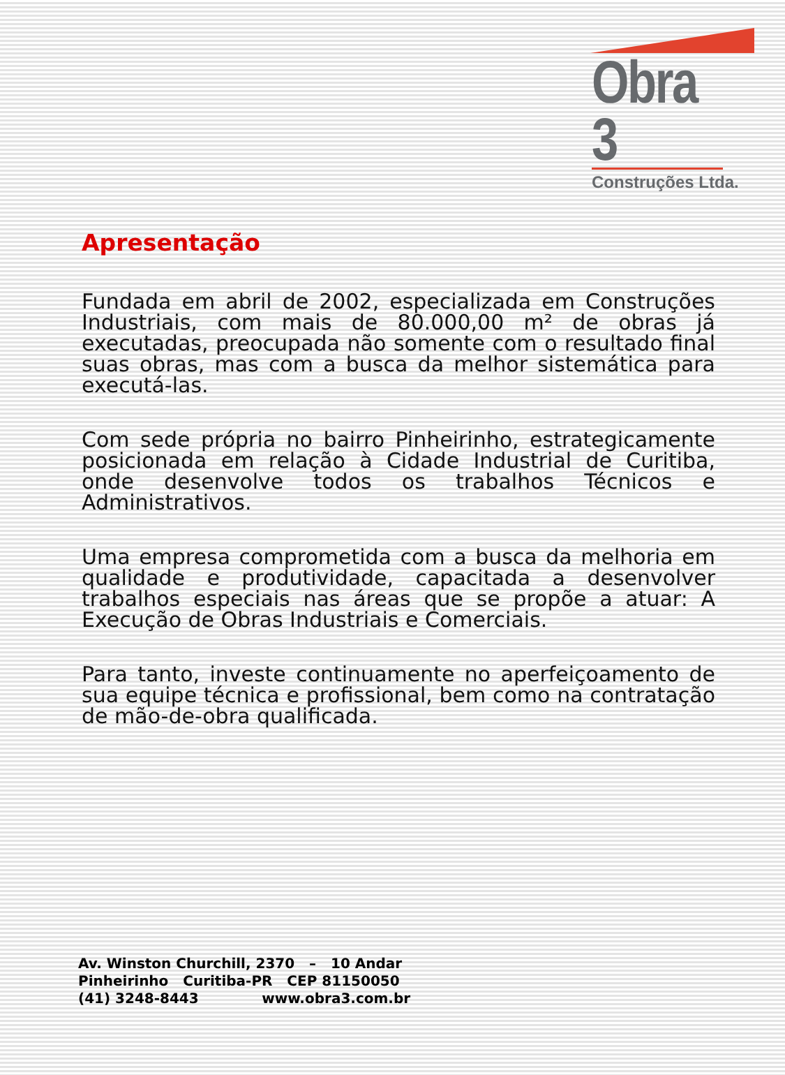Obra 3
Construções Ltda.
Apresentação
Fundada em abril de 2002, especializada em Construções Industriais, com mais de 80.000,00 m² de obras já executadas, preocupada não somente com o resultado final suas obras, mas com a busca da melhor sistemática para executá-las.
Com sede própria no bairro Pinheirinho, estrategicamente posicionada em relação à Cidade Industrial de Curitiba, onde desenvolve todos os trabalhos Técnicos e Administrativos.
Uma empresa comprometida com a busca da melhoria em qualidade e produtividade, capacitada a desenvolver trabalhos especiais nas áreas que se propõe a atuar: A Execução de Obras Industriais e Comerciais.
Para tanto, investe continuamente no aperfeiçoamento de sua equipe técnica e profissional, bem como na contratação de mão-de-obra qualificada.
Av. Winston Churchill, 2370 – 10 Andar
Pinheirinho Curitiba-PR CEP 81150050
(41) 3248-8443 www.obra3.com.br